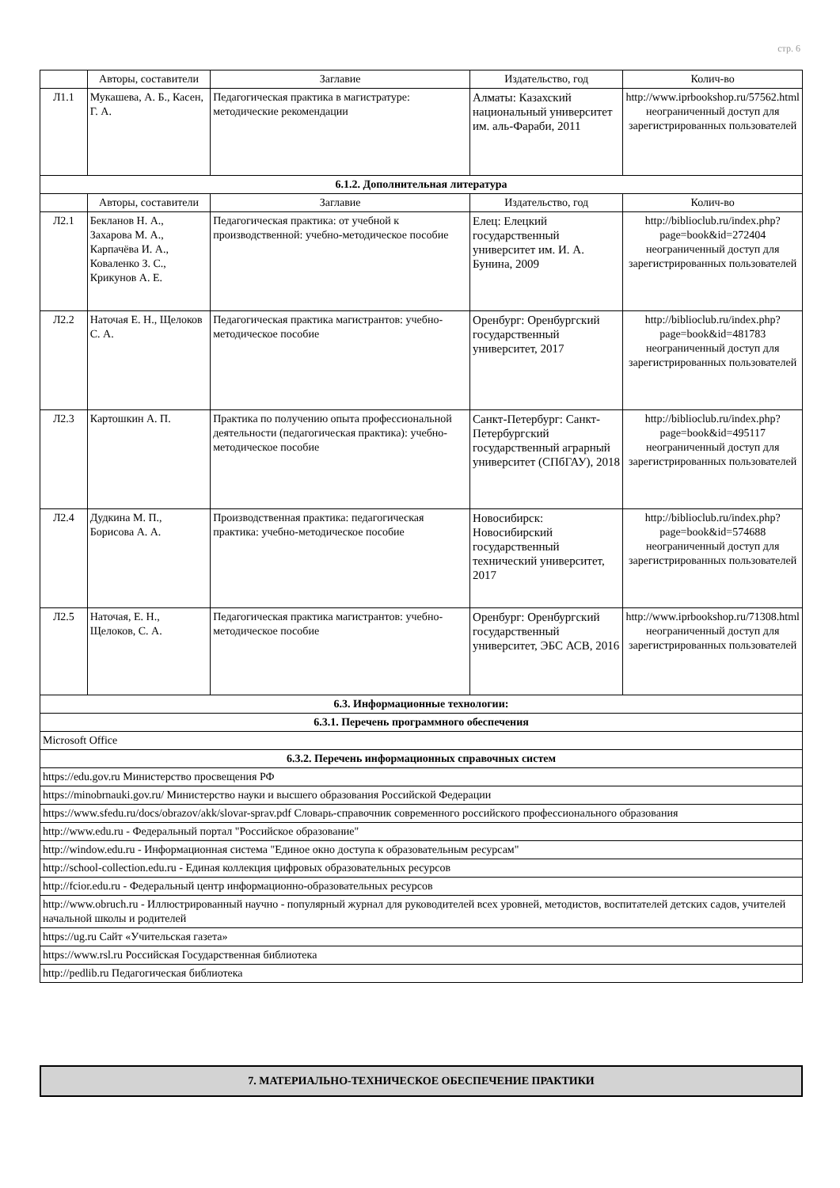стр. 6
| | Авторы, составители | Заглавие | Издательство, год | Колич-во |
| --- | --- | --- | --- | --- |
| Л1.1 | Мукашева, А. Б., Касен, Г. А. | Педагогическая практика в магистратуре: методические рекомендации | Алматы: Казахский национальный университет им. аль-Фараби, 2011 | http://www.iprbookshop.ru/57562.html неограниченный доступ для зарегистрированных пользователей |
| 6.1.2. Дополнительная литература | | | | |
| | Авторы, составители | Заглавие | Издательство, год | Колич-во |
| Л2.1 | Бекланов Н. А., Захарова М. А., Карпачёва И. А., Коваленко З. С., Крикунов А. Е. | Педагогическая практика: от учебной к производственной: учебно-методическое пособие | Елец: Елецкий государственный университет им. И. А. Бунина, 2009 | http://biblioclub.ru/index.php? page=book&id=272404 неограниченный доступ для зарегистрированных пользователей |
| Л2.2 | Наточая Е. Н., Щелоков С. А. | Педагогическая практика магистрантов: учебно-методическое пособие | Оренбург: Оренбургский государственный университет, 2017 | http://biblioclub.ru/index.php? page=book&id=481783 неограниченный доступ для зарегистрированных пользователей |
| Л2.3 | Картошкин А. П. | Практика по получению опыта профессиональной деятельности (педагогическая практика): учебно-методическое пособие | Санкт-Петербург: Санкт-Петербургский государственный аграрный университет (СПбГАУ), 2018 | http://biblioclub.ru/index.php? page=book&id=495117 неограниченный доступ для зарегистрированных пользователей |
| Л2.4 | Дудкина М. П., Борисова А. А. | Производственная практика: педагогическая практика: учебно-методическое пособие | Новосибирск: Новосибирский государственный технический университет, 2017 | http://biblioclub.ru/index.php? page=book&id=574688 неограниченный доступ для зарегистрированных пользователей |
| Л2.5 | Наточая, Е. Н., Щелоков, С. А. | Педагогическая практика магистрантов: учебно-методическое пособие | Оренбург: Оренбургский государственный университет, ЭБС АСВ, 2016 | http://www.iprbookshop.ru/71308.html неограниченный доступ для зарегистрированных пользователей |
| 6.3. Информационные технологии: | | | | |
| 6.3.1. Перечень программного обеспечения | | | | |
| Microsoft Office | | | | |
| 6.3.2. Перечень информационных справочных систем | | | | |
| https://edu.gov.ru Министерство просвещения РФ | | | | |
| https://minobrnauki.gov.ru/ Министерство науки и высшего образования Российской Федерации | | | | |
| https://www.sfedu.ru/docs/obrazov/akk/slovar-sprav.pdf Словарь-справочник современного российского профессионального образования | | | | |
| http://www.edu.ru - Федеральный портал "Российское образование" | | | | |
| http://window.edu.ru - Информационная система "Единое окно доступа к образовательным ресурсам" | | | | |
| http://school-collection.edu.ru - Единая коллекция цифровых образовательных ресурсов | | | | |
| http://fcior.edu.ru - Федеральный центр информационно-образовательных ресурсов | | | | |
| http://www.obruch.ru - Иллюстрированный научно - популярный журнал для руководителей всех уровней, методистов, воспитателей детских садов, учителей начальной школы и родителей | | | | |
| https://ug.ru Сайт «Учительская газета» | | | | |
| https://www.rsl.ru Российская Государственная библиотека | | | | |
| http://pedlib.ru Педагогическая библиотека | | | | |
7. МАТЕРИАЛЬНО-ТЕХНИЧЕСКОЕ ОБЕСПЕЧЕНИЕ ПРАКТИКИ